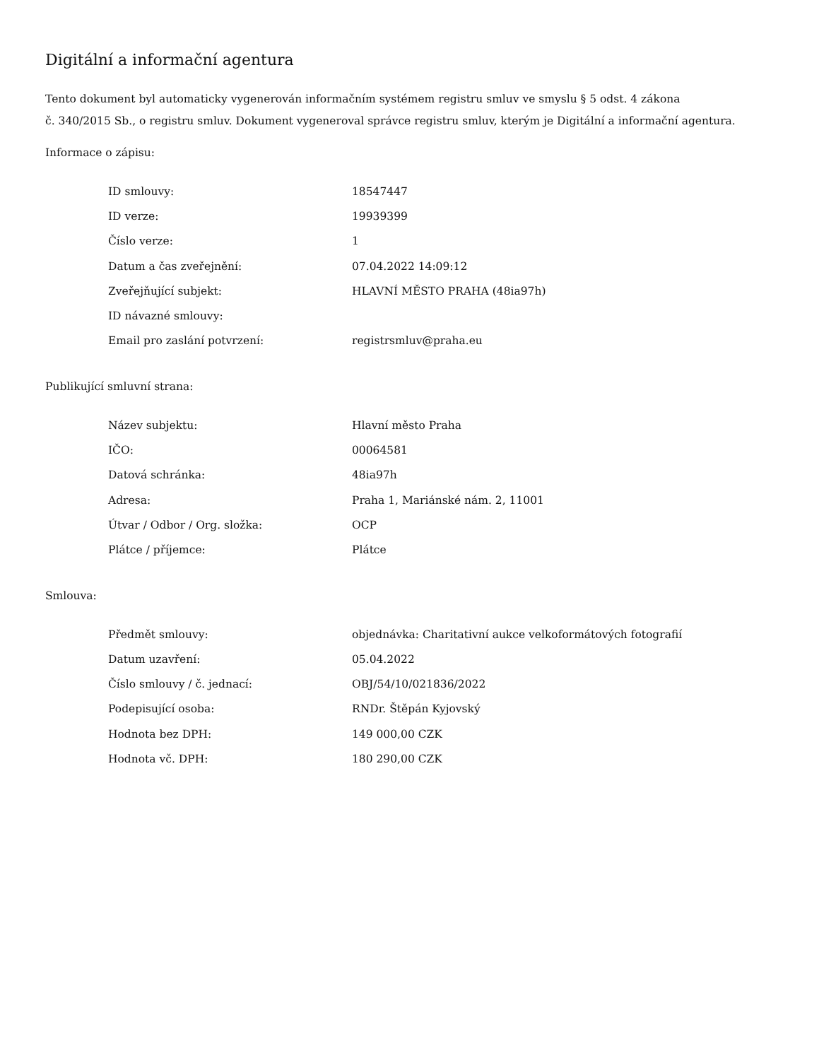Digitální a informační agentura
Tento dokument byl automaticky vygenerován informačním systémem registru smluv ve smyslu § 5 odst. 4 zákona
č. 340/2015 Sb., o registru smluv. Dokument vygeneroval správce registru smluv, kterým je Digitální a informační agentura.
Informace o zápisu:
| ID smlouvy: | 18547447 |
| ID verze: | 19939399 |
| Číslo verze: | 1 |
| Datum a čas zveřejnění: | 07.04.2022 14:09:12 |
| Zveřejňující subjekt: | HLAVNÍ MĚSTO PRAHA (48ia97h) |
| ID návazné smlouvy: | |
| Email pro zaslání potvrzení: | registrsmluv@praha.eu |
Publikující smluvní strana:
| Název subjektu: | Hlavní město Praha |
| IČO: | 00064581 |
| Datová schránka: | 48ia97h |
| Adresa: | Praha 1, Mariánské nám. 2, 11001 |
| Útvar / Odbor / Org. složka: | OCP |
| Plátce / příjemce: | Plátce |
Smlouva:
| Předmět smlouvy: | objednávka: Charitativní aukce velkoformátových fotografií |
| Datum uzavření: | 05.04.2022 |
| Číslo smlouvy / č. jednací: | OBJ/54/10/021836/2022 |
| Podepisující osoba: | RNDr. Štěpán Kyjovský |
| Hodnota bez DPH: | 149 000,00 CZK |
| Hodnota vč. DPH: | 180 290,00 CZK |